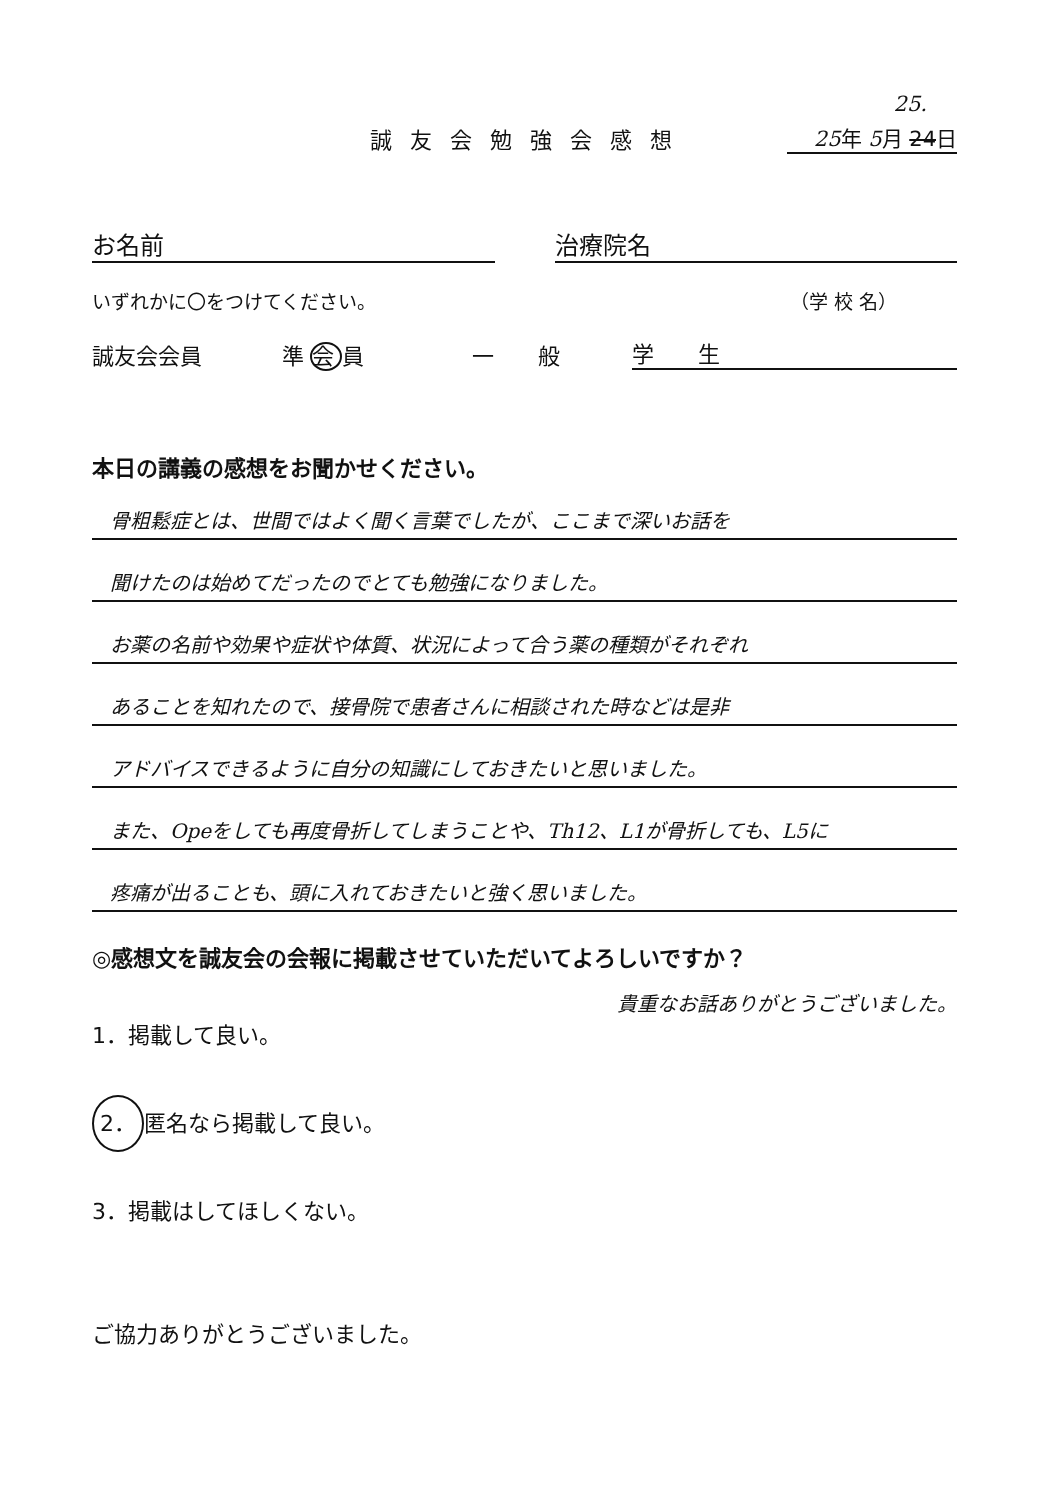25.
誠友会勉強会感想
25年 5月 24日
お名前 治療院名
いずれかに〇をつけてください。 （学 校 名）
誠友会会員 準会員 一　　般 学　　生
本日の講義の感想をお聞かせください。
骨粗鬆症とは、世間ではよく聞く言葉でしたが、ここまで深いお話を
聞けたのは始めてだったのでとても勉強になりました。
お薬の名前や効果や症状や体質、状況によって合う薬の種類がそれぞれ
あることを知れたので、接骨院で患者さんに相談された時などは是非
アドバイスできるように自分の知識にしておきたいと思いました。
また、Opeをしても再度骨折してしまうことや、Th12、L1が骨折しても、L5に
疼痛が出ることも、頭に入れておきたいと強く思いました。
◎感想文を誠友会の会報に掲載させていただいてよろしいですか？
1．掲載して良い。
2． 匿名なら掲載して良い。
3．掲載はしてほしくない。
貴重なお話ありがとうございました。
ご協力ありがとうございました。